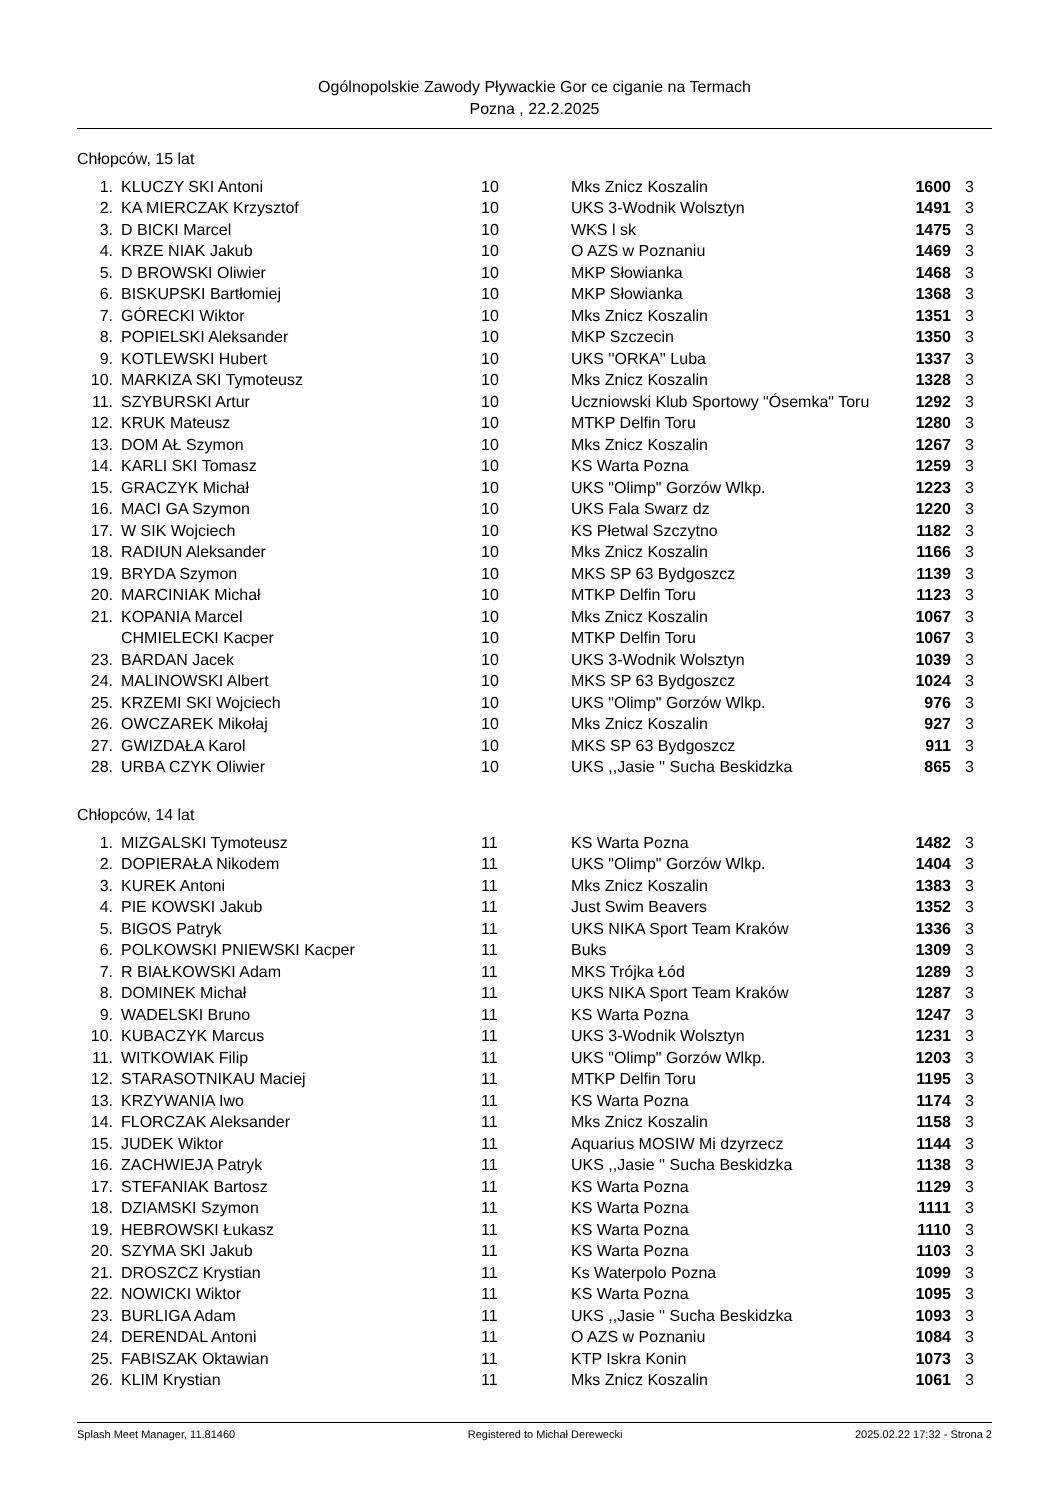Ogólnopolskie Zawody Pływackie Gor ce ciganie na Termach
Pozna , 22.2.2025
Chłopców, 15 lat
| 1. | KLUCZY SKI Antoni | 10 | Mks Znicz Koszalin | 1600 | 3 |
| 2. | KA MIERCZAK Krzysztof | 10 | UKS 3-Wodnik Wolsztyn | 1491 | 3 |
| 3. | D BICKI Marcel | 10 | WKS l sk | 1475 | 3 |
| 4. | KRZE NIAK Jakub | 10 | O AZS w Poznaniu | 1469 | 3 |
| 5. | D BROWSKI Oliwier | 10 | MKP Słowianka | 1468 | 3 |
| 6. | BISKUPSKI Bartłomiej | 10 | MKP Słowianka | 1368 | 3 |
| 7. | GÓRECKI Wiktor | 10 | Mks Znicz Koszalin | 1351 | 3 |
| 8. | POPIELSKI Aleksander | 10 | MKP Szczecin | 1350 | 3 |
| 9. | KOTLEWSKI Hubert | 10 | UKS ''ORKA'' Luba | 1337 | 3 |
| 10. | MARKIZA SKI Tymoteusz | 10 | Mks Znicz Koszalin | 1328 | 3 |
| 11. | SZYBURSKI Artur | 10 | Uczniowski Klub Sportowy "Ósemka" Toru | 1292 | 3 |
| 12. | KRUK Mateusz | 10 | MTKP Delfin Toru | 1280 | 3 |
| 13. | DOM AŁ Szymon | 10 | Mks Znicz Koszalin | 1267 | 3 |
| 14. | KARLI SKI Tomasz | 10 | KS Warta Pozna | 1259 | 3 |
| 15. | GRACZYK Michał | 10 | UKS "Olimp" Gorzów Wlkp. | 1223 | 3 |
| 16. | MACI GA Szymon | 10 | UKS Fala Swarz dz | 1220 | 3 |
| 17. | W SIK Wojciech | 10 | KS Płetwal Szczytno | 1182 | 3 |
| 18. | RADIUN Aleksander | 10 | Mks Znicz Koszalin | 1166 | 3 |
| 19. | BRYDA Szymon | 10 | MKS SP 63 Bydgoszcz | 1139 | 3 |
| 20. | MARCINIAK Michał | 10 | MTKP Delfin Toru | 1123 | 3 |
| 21. | KOPANIA Marcel | 10 | Mks Znicz Koszalin | 1067 | 3 |
| | CHMIELECKI Kacper | 10 | MTKP Delfin Toru | 1067 | 3 |
| 23. | BARDAN Jacek | 10 | UKS 3-Wodnik Wolsztyn | 1039 | 3 |
| 24. | MALINOWSKI Albert | 10 | MKS SP 63 Bydgoszcz | 1024 | 3 |
| 25. | KRZEMI SKI Wojciech | 10 | UKS "Olimp" Gorzów Wlkp. | 976 | 3 |
| 26. | OWCZAREK Mikołaj | 10 | Mks Znicz Koszalin | 927 | 3 |
| 27. | GWIZDAŁA Karol | 10 | MKS SP 63 Bydgoszcz | 911 | 3 |
| 28. | URBA CZYK Oliwier | 10 | UKS ,,Jasie '' Sucha Beskidzka | 865 | 3 |
Chłopców, 14 lat
| 1. | MIZGALSKI Tymoteusz | 11 | KS Warta Pozna | 1482 | 3 |
| 2. | DOPIERAŁA Nikodem | 11 | UKS "Olimp" Gorzów Wlkp. | 1404 | 3 |
| 3. | KUREK Antoni | 11 | Mks Znicz Koszalin | 1383 | 3 |
| 4. | PIE KOWSKI Jakub | 11 | Just Swim Beavers | 1352 | 3 |
| 5. | BIGOS Patryk | 11 | UKS NIKA Sport Team Kraków | 1336 | 3 |
| 6. | POLKOWSKI PNIEWSKI Kacper | 11 | Buks | 1309 | 3 |
| 7. | R BIAŁKOWSKI Adam | 11 | MKS Trójka Łód | 1289 | 3 |
| 8. | DOMINEK Michał | 11 | UKS NIKA Sport Team Kraków | 1287 | 3 |
| 9. | WADELSKI Bruno | 11 | KS Warta Pozna | 1247 | 3 |
| 10. | KUBACZYK Marcus | 11 | UKS 3-Wodnik Wolsztyn | 1231 | 3 |
| 11. | WITKOWIAK Filip | 11 | UKS "Olimp" Gorzów Wlkp. | 1203 | 3 |
| 12. | STARASOTNIKAU Maciej | 11 | MTKP Delfin Toru | 1195 | 3 |
| 13. | KRZYWANIA Iwo | 11 | KS Warta Pozna | 1174 | 3 |
| 14. | FLORCZAK Aleksander | 11 | Mks Znicz Koszalin | 1158 | 3 |
| 15. | JUDEK Wiktor | 11 | Aquarius MOSIW Mi dzyrzecz | 1144 | 3 |
| 16. | ZACHWIEJA Patryk | 11 | UKS ,,Jasie '' Sucha Beskidzka | 1138 | 3 |
| 17. | STEFANIAK Bartosz | 11 | KS Warta Pozna | 1129 | 3 |
| 18. | DZIAMSKI Szymon | 11 | KS Warta Pozna | 1111 | 3 |
| 19. | HEBROWSKI Łukasz | 11 | KS Warta Pozna | 1110 | 3 |
| 20. | SZYMA SKI Jakub | 11 | KS Warta Pozna | 1103 | 3 |
| 21. | DROSZCZ Krystian | 11 | Ks Waterpolo Pozna | 1099 | 3 |
| 22. | NOWICKI Wiktor | 11 | KS Warta Pozna | 1095 | 3 |
| 23. | BURLIGA Adam | 11 | UKS ,,Jasie '' Sucha Beskidzka | 1093 | 3 |
| 24. | DERENDAL Antoni | 11 | O AZS w Poznaniu | 1084 | 3 |
| 25. | FABISZAK Oktawian | 11 | KTP Iskra Konin | 1073 | 3 |
| 26. | KLIM Krystian | 11 | Mks Znicz Koszalin | 1061 | 3 |
Splash Meet Manager, 11.81460 Registered to Michał Derewecki 2025.02.22 17:32 - Strona 2